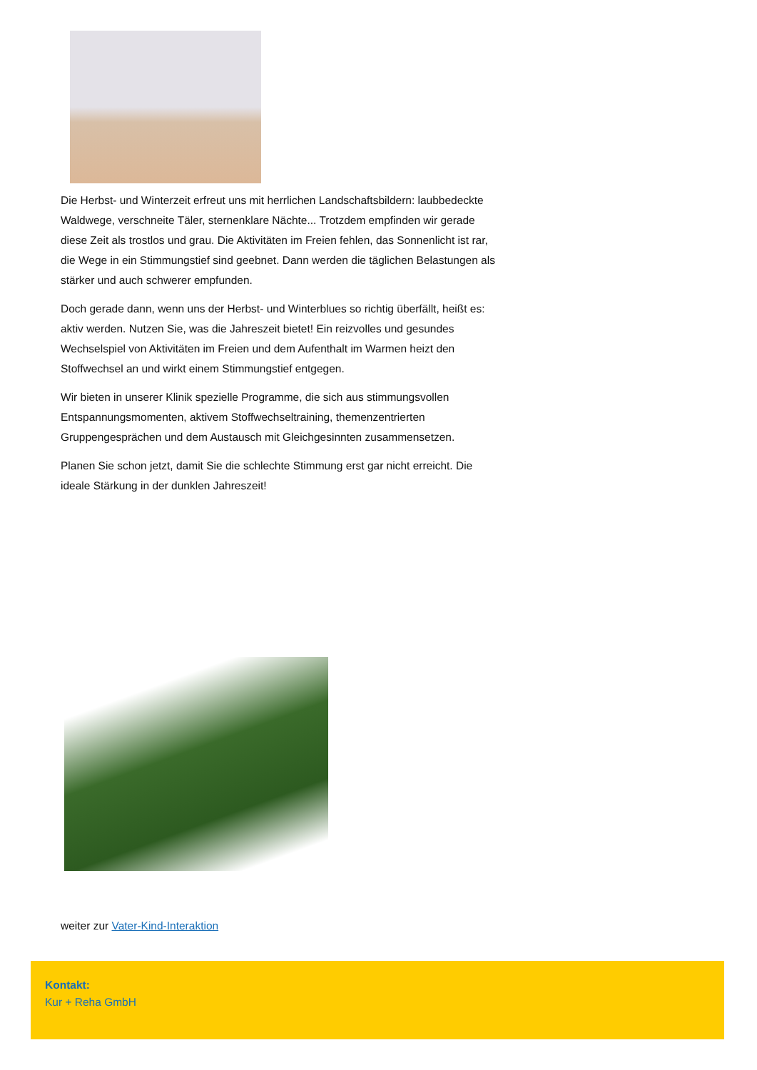Die Herbst- und Winterzeit erfreut uns mit herrlichen Landschaftsbildern: laubbedeckte Waldwege, verschneite Täler, sternenklare Nächte... Trotzdem empfinden wir gerade diese Zeit als trostlos und grau. Die Aktivitäten im Freien fehlen, das Sonnenlicht ist rar, die Wege in ein Stimmungstief sind geebnet. Dann werden die täglichen Belastungen als stärker und auch schwerer empfunden.
Doch gerade dann, wenn uns der Herbst- und Winterblues so richtig überfällt, heißt es: aktiv werden. Nutzen Sie, was die Jahreszeit bietet! Ein reizvolles und gesundes Wechselspiel von Aktivitäten im Freien und dem Aufenthalt im Warmen heizt den Stoffwechsel an und wirkt einem Stimmungstief entgegen.
Wir bieten in unserer Klinik spezielle Programme, die sich aus stimmungsvollen Entspannungsmomenten, aktivem Stoffwechseltraining, themenzentrierten Gruppengesprächen und dem Austausch mit Gleichgesinnten zusammensetzen.
Planen Sie schon jetzt, damit Sie die schlechte Stimmung erst gar nicht erreicht. Die ideale Stärkung in der dunklen Jahreszeit!
weiter zur Vater-Kind-Interaktion
Kontakt:
Kur + Reha GmbH